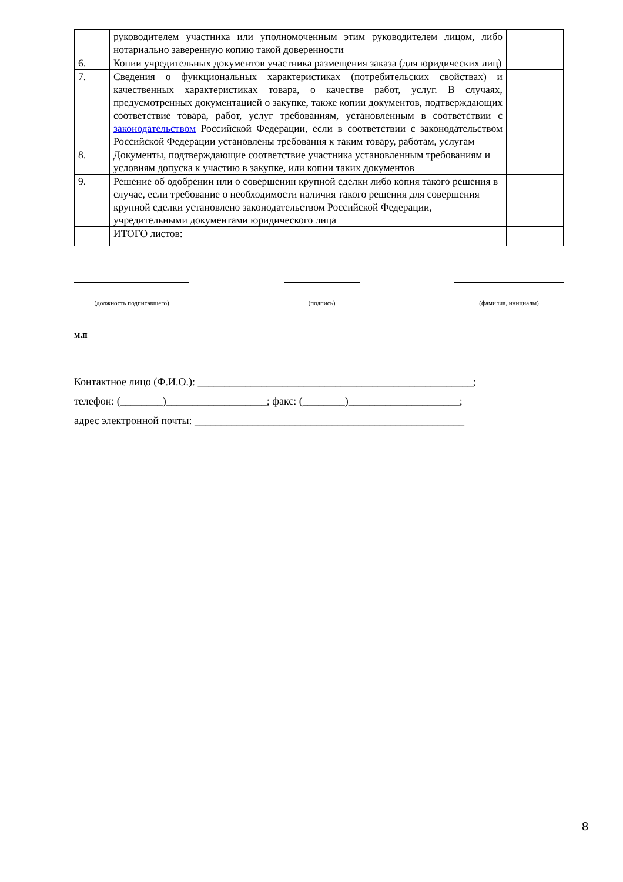| | руководителем участника или уполномоченным этим руководителем лицом, либо нотариально заверенную копию такой доверенности | |
| 6. | Копии учредительных документов участника размещения заказа (для юридических лиц) | |
| 7. | Сведения о функциональных характеристиках (потребительских свойствах) и качественных характеристиках товара, о качестве работ, услуг. В случаях, предусмотренных документацией о закупке, также копии документов, подтверждающих соответствие товара, работ, услуг требованиям, установленным в соответствии с законодательством Российской Федерации, если в соответствии с законодательством Российской Федерации установлены требования к таким товару, работам, услугам | |
| 8. | Документы, подтверждающие соответствие участника установленным требованиям и условиям допуска к участию в закупке, или копии таких документов | |
| 9. | Решение об одобрении или о совершении крупной сделки либо копия такого решения в случае, если требование о необходимости наличия такого решения для совершения крупной сделки установлено законодательством Российской Федерации, учредительными документами юридического лица | |
| | ИТОГО листов: | |
(должность подписавшего) (подпись) (фамилия, инициалы)
м.п
Контактное лицо (Ф.И.О.): ____________________________________________________;
телефон: (________)___________________; факс: (________)_____________________;
адрес электронной почты: ___________________________________________________
8